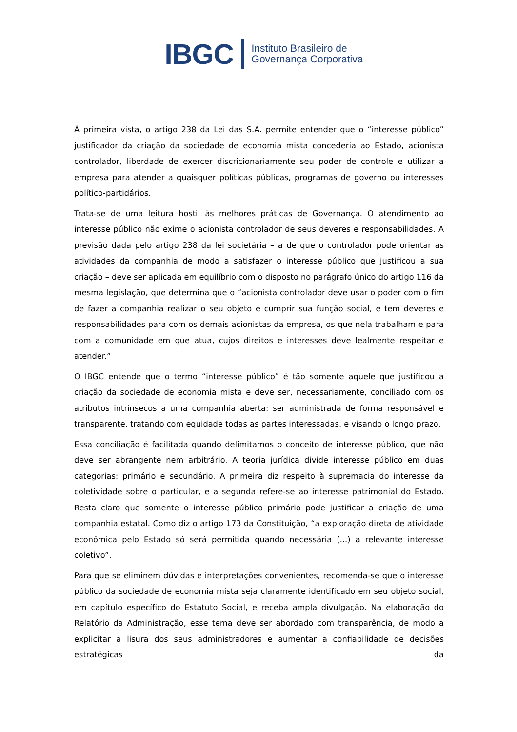IBGC Instituto Brasileiro de
Governança Corporativa
À primeira vista, o artigo 238 da Lei das S.A. permite entender que o “interesse público” justificador da criação da sociedade de economia mista concederia ao Estado, acionista controlador, liberdade de exercer discricionariamente seu poder de controle e utilizar a empresa para atender a quaisquer políticas públicas, programas de governo ou interesses político-partidários.
Trata-se de uma leitura hostil às melhores práticas de Governança. O atendimento ao interesse público não exime o acionista controlador de seus deveres e responsabilidades. A previsão dada pelo artigo 238 da lei societária – a de que o controlador pode orientar as atividades da companhia de modo a satisfazer o interesse público que justificou a sua criação – deve ser aplicada em equilíbrio com o disposto no parágrafo único do artigo 116 da mesma legislação, que determina que o “acionista controlador deve usar o poder com o fim de fazer a companhia realizar o seu objeto e cumprir sua função social, e tem deveres e responsabilidades para com os demais acionistas da empresa, os que nela trabalham e para com a comunidade em que atua, cujos direitos e interesses deve lealmente respeitar e atender.”
O IBGC entende que o termo “interesse público” é tão somente aquele que justificou a criação da sociedade de economia mista e deve ser, necessariamente, conciliado com os atributos intrínsecos a uma companhia aberta: ser administrada de forma responsável e transparente, tratando com equidade todas as partes interessadas, e visando o longo prazo.
Essa conciliação é facilitada quando delimitamos o conceito de interesse público, que não deve ser abrangente nem arbitrário. A teoria jurídica divide interesse público em duas categorias: primário e secundário. A primeira diz respeito à supremacia do interesse da coletividade sobre o particular, e a segunda refere-se ao interesse patrimonial do Estado. Resta claro que somente o interesse público primário pode justificar a criação de uma companhia estatal. Como diz o artigo 173 da Constituição, “a exploração direta de atividade econômica pelo Estado só será permitida quando necessária (...) a relevante interesse coletivo”.
Para que se eliminem dúvidas e interpretações convenientes, recomenda-se que o interesse público da sociedade de economia mista seja claramente identificado em seu objeto social, em capítulo específico do Estatuto Social, e receba ampla divulgação. Na elaboração do Relatório da Administração, esse tema deve ser abordado com transparência, de modo a explicitar a lisura dos seus administradores e aumentar a confiabilidade de decisões estratégicas da